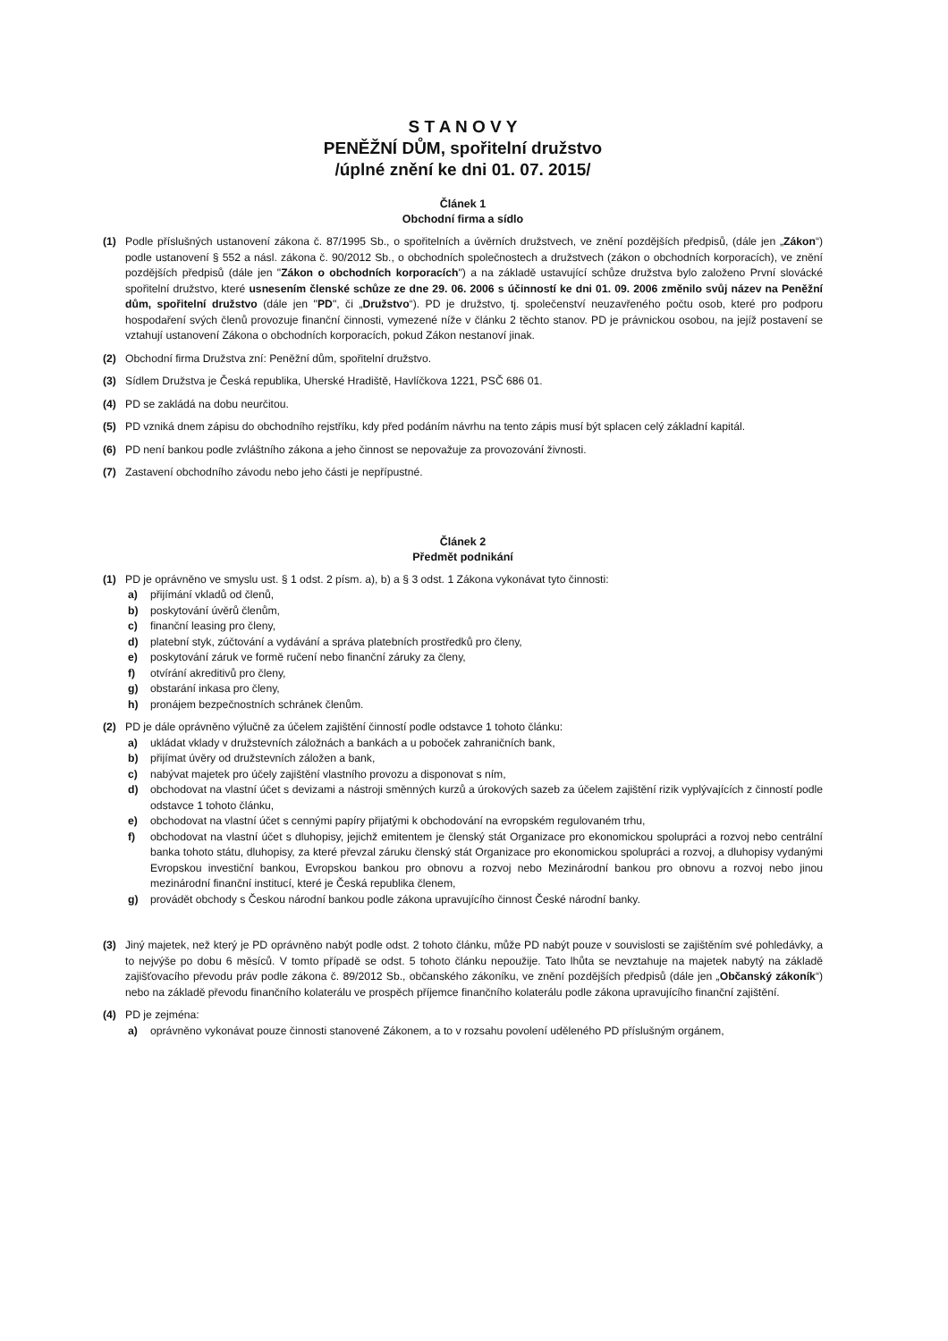S T A N O V Y
PENĚŽNÍ DŮM, spořitelní družstvo
/úplné znění ke dni 01. 07. 2015/
Článek 1
Obchodní firma a sídlo
(1) Podle příslušných ustanovení zákona č. 87/1995 Sb., o spořitelních a úvěrních družstvech, ve znění pozdějších předpisů, (dále jen „Zákon“) podle ustanovení § 552 a násl. zákona č. 90/2012 Sb., o obchodních společnostech a družstvech (zákon o obchodních korporacích), ve znění pozdějších předpisů (dále jen "Zákon o obchodních korporacích") a na základě ustavující schůze družstva bylo založeno První slovácké spořitelní družstvo, které usnesením členské schůze ze dne 29. 06. 2006 s účinností ke dni 01. 09. 2006 změnilo svůj název na Peněžní dům, spořitelní družstvo (dále jen "PD", či „Družstvo“). PD je družstvo, tj. společenství neuzavřeného počtu osob, které pro podporu hospodaření svých členů provozuje finanční činnosti, vymezené níže v článku 2 těchto stanov. PD je právnickou osobou, na jejíž postavení se vztahují ustanovení Zákona o obchodních korporacích, pokud Zákon nestanoví jinak.
(2) Obchodní firma Družstva zní: Peněžní dům, spořitelní družstvo.
(3) Sídlem Družstva je Česká republika, Uherské Hradiště, Havlíčkova 1221, PSČ 686 01.
(4) PD se zakládá na dobu neurčitou.
(5) PD vzniká dnem zápisu do obchodního rejstříku, kdy před podáním návrhu na tento zápis musí být splacen celý základní kapitál.
(6) PD není bankou podle zvláštního zákona a jeho činnost se nepovažuje za provozování živnosti.
(7) Zastavení obchodního závodu nebo jeho části je nepřípustné.
Článek 2
Předmět podnikání
(1) PD je oprávněno ve smyslu ust. § 1 odst. 2 písm. a), b) a § 3 odst. 1 Zákona vykonávat tyto činnosti:
a) přijímání vkladů od členů,
b) poskytování úvěrů členům,
c) finanční leasing pro členy,
d) platební styk, zúčtování a vydávání a správa platebních prostředků pro členy,
e) poskytování záruk ve formě ručení nebo finanční záruky za členy,
f) otvírání akreditivů pro členy,
g) obstarání inkasa pro členy,
h) pronájem bezpečnostních schránek členům.
(2) PD je dále oprávněno výlučně za účelem zajištění činností podle odstavce 1 tohoto článku:
a) ukládat vklady v družstevních záložnách a bankách a u poboček zahraničních bank,
b) přijímat úvěry od družstevních záložen a bank,
c) nabývat majetek pro účely zajištění vlastního provozu a disponovat s ním,
d) obchodovat na vlastní účet s devizami a nástroji směnných kurzů a úrokových sazeb za účelem zajištění rizik vyplývajících z činností podle odstavce 1 tohoto článku,
e) obchodovat na vlastní účet s cennými papíry přijatými k obchodování na evropském regulovaném trhu,
f) obchodovat na vlastní účet s dluhopisy, jejichž emitentem je členský stát Organizace pro ekonomickou spolupráci a rozvoj nebo centrální banka tohoto státu, dluhopisy, za které převzal záruku členský stát Organizace pro ekonomickou spolupráci a rozvoj, a dluhopisy vydanými Evropskou investiční bankou, Evropskou bankou pro obnovu a rozvoj nebo Mezinárodní bankou pro obnovu a rozvoj nebo jinou mezinárodní finanční institucí, které je Česká republika členem,
g) provádět obchody s Českou národní bankou podle zákona upravujícího činnost České národní banky.
(3) Jiný majetek, než který je PD oprávněno nabýt podle odst. 2 tohoto článku, může PD nabýt pouze v souvislosti se zajištěním své pohledávky, a to nejvýše po dobu 6 měsíců. V tomto případě se odst. 5 tohoto článku nepoužije. Tato lhůta se nevztahuje na majetek nabytý na základě zajišťovacího převodu práv podle zákona č. 89/2012 Sb., občanského zákoníku, ve znění pozdějších předpisů (dále jen „Občanský zákoník“) nebo na základě převodu finančního kolaterálu ve prospěch příjemce finančního kolaterálu podle zákona upravujícího finanční zajištění.
(4) PD je zejména:
a) oprávněno vykonávat pouze činnosti stanovené Zákonem, a to v rozsahu povolení uděleného PD příslušným orgánem,